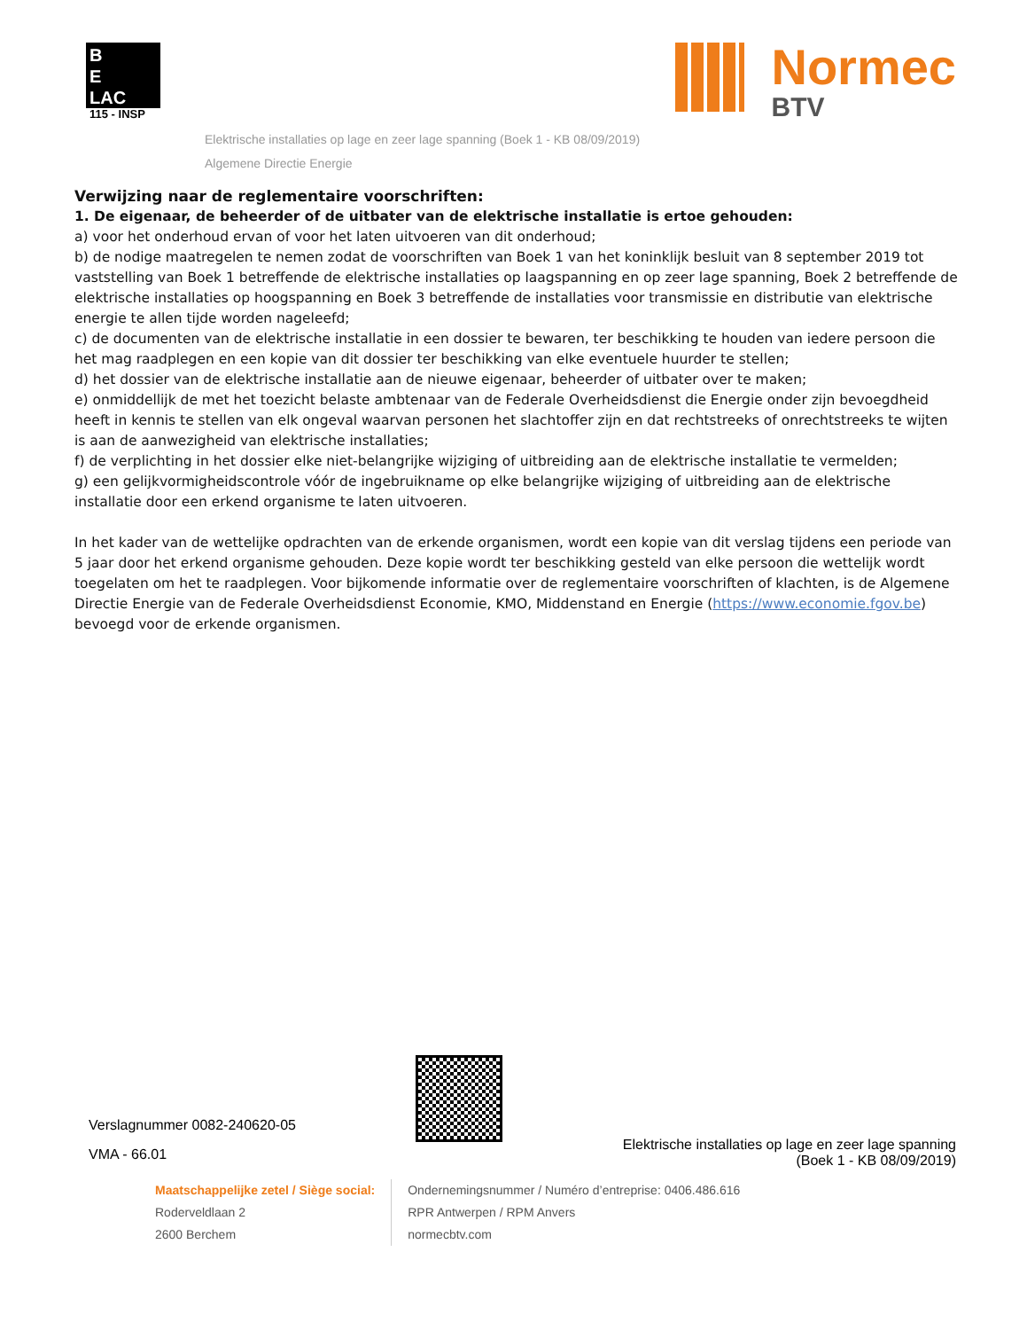B
E
LAC
115 - INSP
Normec
BTV
Elektrische installaties op lage en zeer lage spanning (Boek 1 - KB 08/09/2019)
Algemene Directie Energie
Verwijzing naar de reglementaire voorschriften:
1. De eigenaar, de beheerder of de uitbater van de elektrische installatie is ertoe gehouden:
a) voor het onderhoud ervan of voor het laten uitvoeren van dit onderhoud;
b) de nodige maatregelen te nemen zodat de voorschriften van Boek 1 van het koninklijk besluit van 8 september 2019 tot vaststelling van Boek 1 betreffende de elektrische installaties op laagspanning en op zeer lage spanning, Boek 2 betreffende de elektrische installaties op hoogspanning en Boek 3 betreffende de installaties voor transmissie en distributie van elektrische energie te allen tijde worden nageleefd;
c) de documenten van de elektrische installatie in een dossier te bewaren, ter beschikking te houden van iedere persoon die het mag raadplegen en een kopie van dit dossier ter beschikking van elke eventuele huurder te stellen;
d) het dossier van de elektrische installatie aan de nieuwe eigenaar, beheerder of uitbater over te maken;
e) onmiddellijk de met het toezicht belaste ambtenaar van de Federale Overheidsdienst die Energie onder zijn bevoegdheid heeft in kennis te stellen van elk ongeval waarvan personen het slachtoffer zijn en dat rechtstreeks of onrechtstreeks te wijten is aan de aanwezigheid van elektrische installaties;
f) de verplichting in het dossier elke niet-belangrijke wijziging of uitbreiding aan de elektrische installatie te vermelden;
g) een gelijkvormigheidscontrole vóór de ingebruikname op elke belangrijke wijziging of uitbreiding aan de elektrische installatie door een erkend organisme te laten uitvoeren.
In het kader van de wettelijke opdrachten van de erkende organismen, wordt een kopie van dit verslag tijdens een periode van 5 jaar door het erkend organisme gehouden. Deze kopie wordt ter beschikking gesteld van elke persoon die wettelijk wordt toegelaten om het te raadplegen. Voor bijkomende informatie over de reglementaire voorschriften of klachten, is de Algemene Directie Energie van de Federale Overheidsdienst Economie, KMO, Middenstand en Energie (https://www.economie.fgov.be) bevoegd voor de erkende organismen.
Verslagnummer 0082-240620-05
VMA - 66.01
Elektrische installaties op lage en zeer lage spanning
(Boek 1 - KB 08/09/2019)
Maatschappelijke zetel / Siège social:
Roderveldlaan 2
2600 Berchem
Ondernemingsnummer / Numéro d’entreprise: 0406.486.616
RPR Antwerpen / RPM Anvers
normecbtv.com